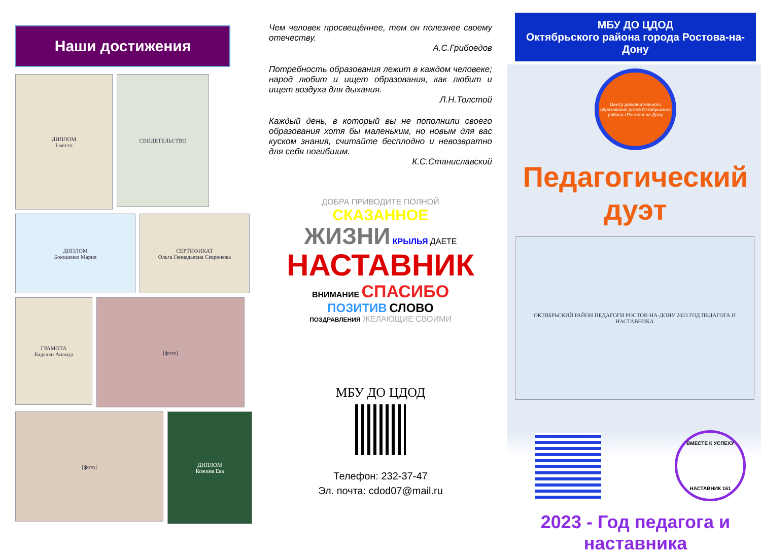Наши достижения
ДИПЛОМ
I место
СВИДЕТЕЛЬСТВО
ДИПЛОМ
Боюшенко Мария
СЕРТИФИКАТ
Ольга Геннадьевна Севрюкова
ГРАМОТА
Бадалян Анаида
[фото]
[фото]
ДИПЛОМ
Кожина Ева
Чем человек просвещённее, тем он полезнее своему отечеству.
А.С.Грибоедов
Потребность образования лежит в каждом человеке; народ любит и ищет образования, как любит и ищет воздуха для дыхания.
Л.Н.Толстой
Каждый день, в который вы не пополнили своего образования хотя бы маленьким, но новым для вас куском знания, считайте бесплодно и невозвратно для себя погибшим.
К.С.Станиславский
ДОБРА ПРИВОДИТЕ ПОЛНОЙ
СКАЗАННОЕ
ЖИЗНИ КРЫЛЬЯ ДАЕТЕ
НАСТАВНИК
ВНИМАНИЕ СПАСИБО
ПОЗИТИВ СЛОВО
ПОЗДРАВЛЕНИЯ ЖЕЛАЮЩИЕ СВОИМИ
МБУ ДО ЦДОД
Телефон: 232-37-47
Эл. почта: cdod07@mail.ru
МБУ ДО ЦДОД
Октябрьского района города Ростова-на-Дону
Центр дополнительного образования детей Октябрьского района г.Ростова-на-Дону
Педагогический дуэт
ОКТЯБРЬСКИЙ РАЙОН ПЕДАГОГИ РОСТОВ-НА-ДОНУ 2023 ГОД ПЕДАГОГА И НАСТАВНИКА
ВМЕСТЕ К УСПЕХУ
НАСТАВНИК 161
2023 - Год педагога и наставника